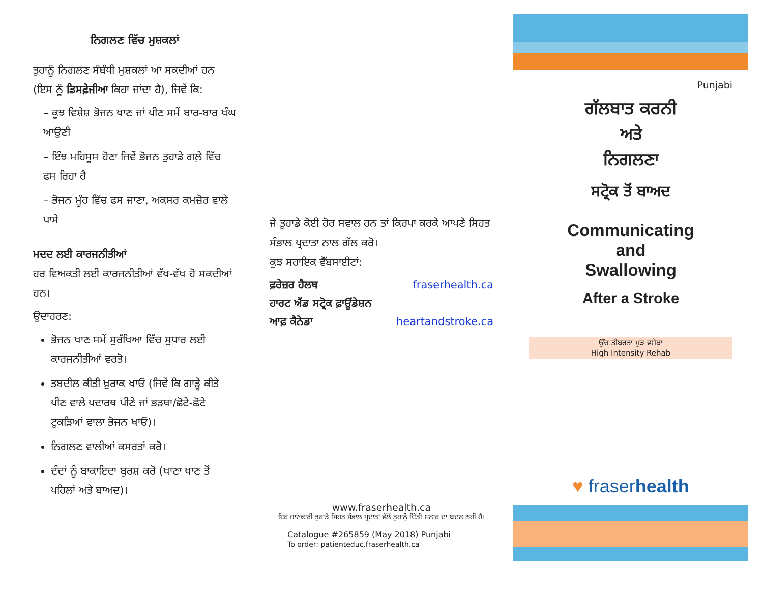ਨਿਗਲਣ ਵਿੱਚ ਮੁਸ਼ਕਲਾਂ
ਤੁਹਾਨੂੰ ਨਿਗਲਣ ਸੰਬੰਧੀ ਮੁਸ਼ਕਲਾਂ ਆ ਸਕਦੀਆਂ ਹਨ (ਇਸ ਨੂੰ ਡਿਸਫ਼ੇਜੀਆ ਕਿਹਾ ਜਾਂਦਾ ਹੈ), ਜਿਵੇਂ ਕਿ:
– ਕੁਝ ਵਿਸ਼ੇਸ਼ ਭੋਜਨ ਖਾਣ ਜਾਂ ਪੀਣ ਸਮੇਂ ਬਾਰ-ਬਾਰ ਖੰਘ ਆਉਣੀ
– ਇੰਝ ਮਹਿਸੂਸ ਹੋਣਾ ਜਿਵੇਂ ਭੋਜਨ ਤੁਹਾਡੇ ਗਲ਼ੇ ਵਿੱਚ ਫਸ ਰਿਹਾ ਹੈ
– ਭੋਜਨ ਮੂੰਹ ਵਿੱਚ ਫਸ ਜਾਣਾ, ਅਕਸਰ ਕਮਜ਼ੋਰ ਵਾਲੇ ਪਾਸੇ
ਮਦਦ ਲਈ ਕਾਰਜਨੀਤੀਆਂ
ਹਰ ਵਿਅਕਤੀ ਲਈ ਕਾਰਜਨੀਤੀਆਂ ਵੱਖ-ਵੱਖ ਹੋ ਸਕਦੀਆਂ ਹਨ।
ਉਦਾਹਰਣ:
ਭੋਜਨ ਖਾਣ ਸਮੇਂ ਸੁਰੱਖਿਆ ਵਿੱਚ ਸੁਧਾਰ ਲਈ ਕਾਰਜਨੀਤੀਆਂ ਵਰਤੋ।
ਤਬਦੀਲ ਕੀਤੀ ਖ਼ੁਰਾਕ ਖਾਓ (ਜਿਵੇਂ ਕਿ ਗਾੜ੍ਹੇ ਕੀਤੇ ਪੀਣ ਵਾਲੇ ਪਦਾਰਥ ਪੀਣੇ ਜਾਂ ਭੜਥਾ/ਛੋਟੇ-ਛੋਟੇ ਟੁਕੜਿਆਂ ਵਾਲਾ ਭੋਜਨ ਖਾਓ)।
ਨਿਗਲਣ ਵਾਲੀਆਂ ਕਸਰਤਾਂ ਕਰੋ।
ਦੰਦਾਂ ਨੂੰ ਬਾਕਾਇਦਾ ਬੁਰਸ਼ ਕਰੋ (ਖਾਣਾ ਖਾਣ ਤੋਂ ਪਹਿਲਾਂ ਅਤੇ ਬਾਅਦ)।
ਜੇ ਤੁਹਾਡੇ ਕੋਈ ਹੋਰ ਸਵਾਲ ਹਨ ਤਾਂ ਕਿਰਪਾ ਕਰਕੇ ਆਪਣੇ ਸਿਹਤ ਸੰਭਾਲ ਪ੍ਰਦਾਤਾ ਨਾਲ ਗੱਲ ਕਰੋ।
ਕੁਝ ਸਹਾਇਕ ਵੈੱਬਸਾਈਟਾਂ:
ਫ਼ਰੇਜ਼ਰ ਹੈਲਥ fraserhealth.ca
ਹਾਰਟ ਐਂਡ ਸਟ੍ਰੋਕ ਫ਼ਾਊਂਡੇਸ਼ਨ
ਆਫ਼ ਕੈਨੇਡਾ heartandstroke.ca
www.fraserhealth.ca
ਇਹ ਜਾਣਕਾਰੀ ਤੁਹਾਡੇ ਸਿਹਤ ਸੰਭਾਲ ਪ੍ਰਦਾਤਾ ਵੱਲੋਂ ਤੁਹਾਨੂੰ ਦਿੱਤੀ ਸਲਾਹ ਦਾ ਬਦਲ ਨਹੀਂ ਹੈ।
Catalogue #265859 (May 2018) Punjabi
To order: patienteduc.fraserhealth.ca
Punjabi
ਗੱਲਬਾਤ ਕਰਨੀ
ਅਤੇ
ਨਿਗਲਣਾ
ਸਟ੍ਰੋਕ ਤੋਂ ਬਾਅਦ
Communicating
and
Swallowing
After a Stroke
ਉੱਚ ਤੀਬਰਤਾ ਮੁੜ ਵਸੇਬਾ
High Intensity Rehab
♥ fraserhealth